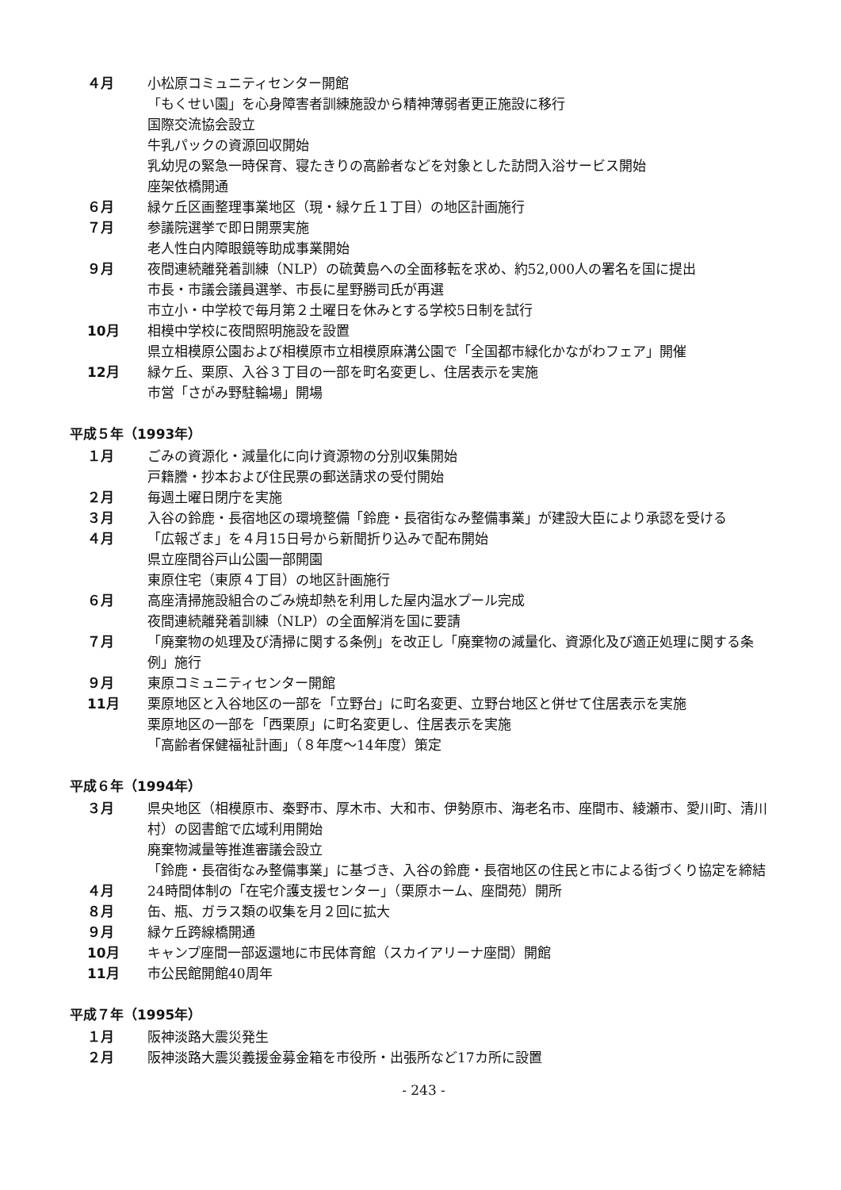４月 小松原コミュニティセンター開館
「もくせい園」を心身障害者訓練施設から精神薄弱者更正施設に移行
国際交流協会設立
牛乳パックの資源回収開始
乳幼児の緊急一時保育、寝たきりの高齢者などを対象とした訪問入浴サービス開始
座架依橋開通
６月 緑ケ丘区画整理事業地区（現・緑ケ丘１丁目）の地区計画施行
７月 参議院選挙で即日開票実施
老人性白内障眼鏡等助成事業開始
９月 夜間連続離発着訓練（NLP）の硫黄島への全面移転を求め、約52,000人の署名を国に提出
市長・市議会議員選挙、市長に星野勝司氏が再選
市立小・中学校で毎月第２土曜日を休みとする学校5日制を試行
10月 相模中学校に夜間照明施設を設置
県立相模原公園および相模原市立相模原麻溝公園で「全国都市緑化かながわフェア」開催
12月 緑ケ丘、栗原、入谷３丁目の一部を町名変更し、住居表示を実施
市営「さがみ野駐輪場」開場
平成５年（1993年）
１月 ごみの資源化・減量化に向け資源物の分別収集開始
戸籍謄・抄本および住民票の郵送請求の受付開始
２月 毎週土曜日閉庁を実施
３月 入谷の鈴鹿・長宿地区の環境整備「鈴鹿・長宿街なみ整備事業」が建設大臣により承認を受ける
４月 「広報ざま」を４月15日号から新聞折り込みで配布開始
県立座間谷戸山公園一部開園
東原住宅（東原４丁目）の地区計画施行
６月 高座清掃施設組合のごみ焼却熱を利用した屋内温水プール完成
夜間連続離発着訓練（NLP）の全面解消を国に要請
７月 「廃棄物の処理及び清掃に関する条例」を改正し「廃棄物の減量化、資源化及び適正処理に関する条例」施行
９月 東原コミュニティセンター開館
11月 栗原地区と入谷地区の一部を「立野台」に町名変更、立野台地区と併せて住居表示を実施
栗原地区の一部を「西栗原」に町名変更し、住居表示を実施
「高齢者保健福祉計画」（８年度～14年度）策定
平成６年（1994年）
３月 県央地区（相模原市、秦野市、厚木市、大和市、伊勢原市、海老名市、座間市、綾瀬市、愛川町、清川村）の図書館で広域利用開始
廃棄物減量等推進審議会設立
「鈴鹿・長宿街なみ整備事業」に基づき、入谷の鈴鹿・長宿地区の住民と市による街づくり協定を締結
４月 24時間体制の「在宅介護支援センター」（栗原ホーム、座間苑）開所
８月 缶、瓶、ガラス類の収集を月２回に拡大
９月 緑ケ丘跨線橋開通
10月 キャンプ座間一部返還地に市民体育館（スカイアリーナ座間）開館
11月 市公民館開館40周年
平成７年（1995年）
１月 阪神淡路大震災発生
２月 阪神淡路大震災義援金募金箱を市役所・出張所など17カ所に設置
- 243 -